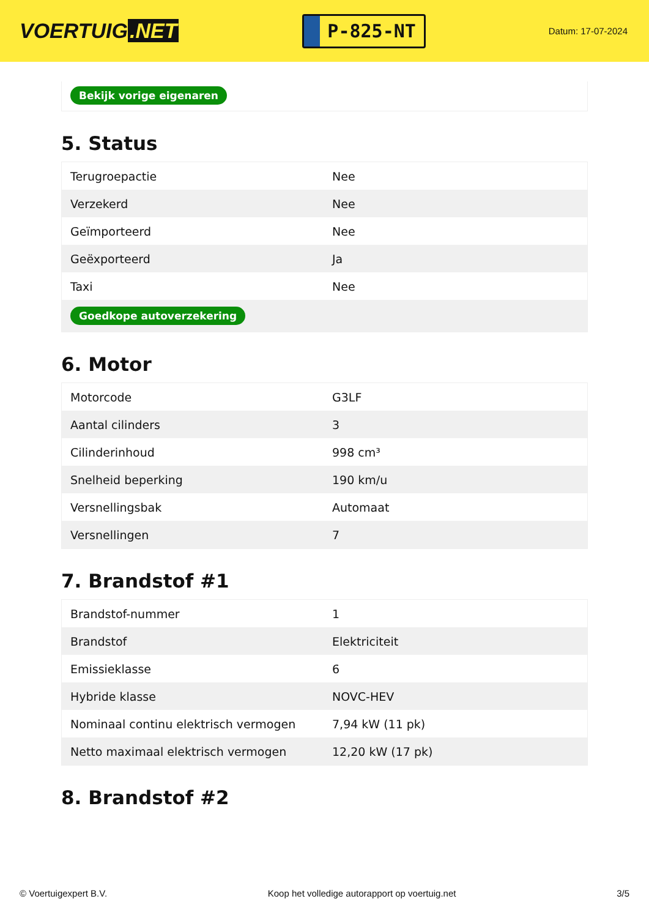VOERTUIG.NET
P-825-NT
Datum: 17-07-2024
Bekijk vorige eigenaren
5. Status
| Terugroepactie | Nee |
| Verzekerd | Nee |
| Geïmporteerd | Nee |
| Geëxporteerd | Ja |
| Taxi | Nee |
| Goedkope autoverzekering | |
6. Motor
| Motorcode | G3LF |
| Aantal cilinders | 3 |
| Cilinderinhoud | 998 cm³ |
| Snelheid beperking | 190 km/u |
| Versnellingsbak | Automaat |
| Versnellingen | 7 |
7. Brandstof #1
| Brandstof-nummer | 1 |
| Brandstof | Elektriciteit |
| Emissieklasse | 6 |
| Hybride klasse | NOVC-HEV |
| Nominaal continu elektrisch vermogen | 7,94 kW (11 pk) |
| Netto maximaal elektrisch vermogen | 12,20 kW (17 pk) |
8. Brandstof #2
© Voertuigexpert B.V. Koop het volledige autorapport op voertuig.net 3/5